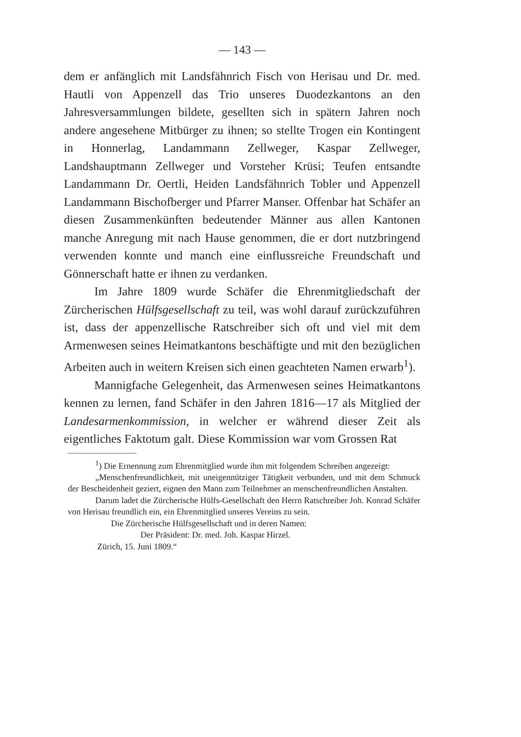— 143 —
dem er anfänglich mit Landsfähnrich Fisch von Herisau und Dr. med. Hautli von Appenzell das Trio unseres Duodezkantons an den Jahresversammlungen bildete, gesellten sich in spätern Jahren noch andere angesehene Mitbürger zu ihnen; so stellte Trogen ein Kontingent in Honnerlag, Landammann Zellweger, Kaspar Zellweger, Landshauptmann Zellweger und Vorsteher Krüsi; Teufen entsandte Landammann Dr. Oertli, Heiden Landsfähnrich Tobler und Appenzell Landammann Bischofberger und Pfarrer Manser. Offenbar hat Schäfer an diesen Zusammenkünften bedeutender Männer aus allen Kantonen manche Anregung mit nach Hause genommen, die er dort nutzbringend verwenden konnte und manch eine einflussreiche Freundschaft und Gönnerschaft hatte er ihnen zu verdanken.
Im Jahre 1809 wurde Schäfer die Ehrenmitgliedschaft der Zürcherischen Hülfsgesellschaft zu teil, was wohl darauf zurückzuführen ist, dass der appenzellische Ratschreiber sich oft und viel mit dem Armenwesen seines Heimatkantons beschäftigte und mit den bezüglichen Arbeiten auch in weitern Kreisen sich einen geachteten Namen erwarb<sup>1</sup>).
Mannigfache Gelegenheit, das Armenwesen seines Heimatkantons kennen zu lernen, fand Schäfer in den Jahren 1816—17 als Mitglied der Landesarmenkommission, in welcher er während dieser Zeit als eigentliches Faktotum galt. Diese Kommission war vom Grossen Rat
<sup>1</sup>) Die Ernennung zum Ehrenmitglied wurde ihm mit folgendem Schreiben angezeigt:
„Menschenfreundlichkeit, mit uneigennütziger Tätigkeit verbunden, und mit dem Schmuck der Bescheidenheit geziert, eignen den Mann zum Teilnehmer an menschenfreundlichen Anstalten.
Darum ladet die Zürcherische Hülfs-Gesellschaft den Herrn Ratschreiber Joh. Konrad Schäfer von Herisau freundlich ein, ein Ehrenmitglied unseres Vereins zu sein.
Die Zürcherische Hülfsgesellschaft und in deren Namen:
Der Präsident: Dr. med. Joh. Kaspar Hirzel.
Zürich, 15. Juni 1809.“